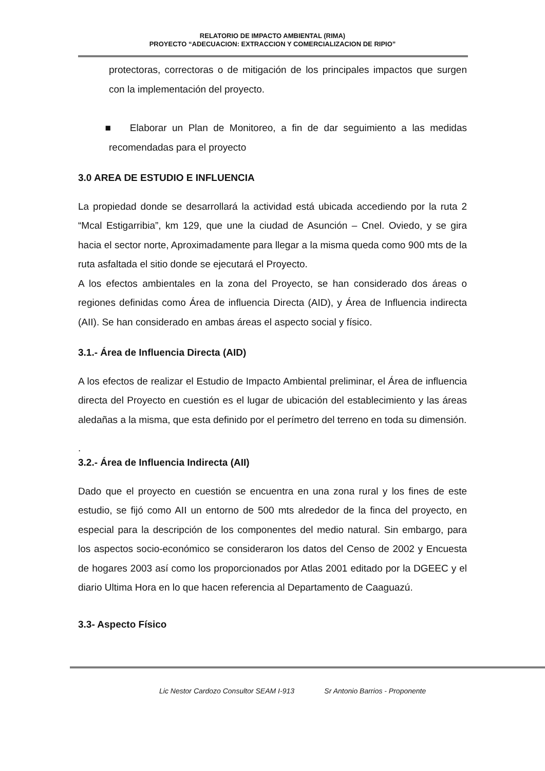RELATORIO DE IMPACTO AMBIENTAL (RIMA)
PROYECTO “ADECUACION: EXTRACCION Y COMERCIALIZACION DE RIPIO”
protectoras, correctoras o de mitigación de los principales impactos que surgen con la implementación del proyecto.
■ Elaborar un Plan de Monitoreo, a fin de dar seguimiento a las medidas recomendadas para el proyecto
3.0 AREA DE ESTUDIO E INFLUENCIA
La propiedad donde se desarrollará la actividad está ubicada accediendo por la ruta 2 “Mcal Estigarribia”, km 129, que une la ciudad de Asunción – Cnel. Oviedo, y se gira hacia el sector norte, Aproximadamente para llegar a la misma queda como 900 mts de la ruta asfaltada el sitio donde se ejecutará el Proyecto.
A los efectos ambientales en la zona del Proyecto, se han considerado dos áreas o regiones definidas como Área de influencia Directa (AID), y Área de Influencia indirecta (AII). Se han considerado en ambas áreas el aspecto social y físico.
3.1.- Área de Influencia Directa (AID)
A los efectos de realizar el Estudio de Impacto Ambiental preliminar, el Área de influencia directa del Proyecto en cuestión es el lugar de ubicación del establecimiento y las áreas aledañas a la misma, que esta definido por el perímetro del terreno en toda su dimensión.
.
3.2.- Área de Influencia Indirecta (AII)
Dado que el proyecto en cuestión se encuentra en una zona rural y los fines de este estudio, se fijó como AII un entorno de 500 mts alrededor de la finca del proyecto, en especial para la descripción de los componentes del medio natural. Sin embargo, para los aspectos socio-económico se consideraron los datos del Censo de 2002 y Encuesta de hogares 2003 así como los proporcionados por Atlas 2001 editado por la DGEEC y el diario Ultima Hora en lo que hacen referencia al Departamento de Caaguazú.
3.3- Aspecto Físico
Lic Nestor Cardozo Consultor SEAM I-913 Sr Antonio Barrios - Proponente